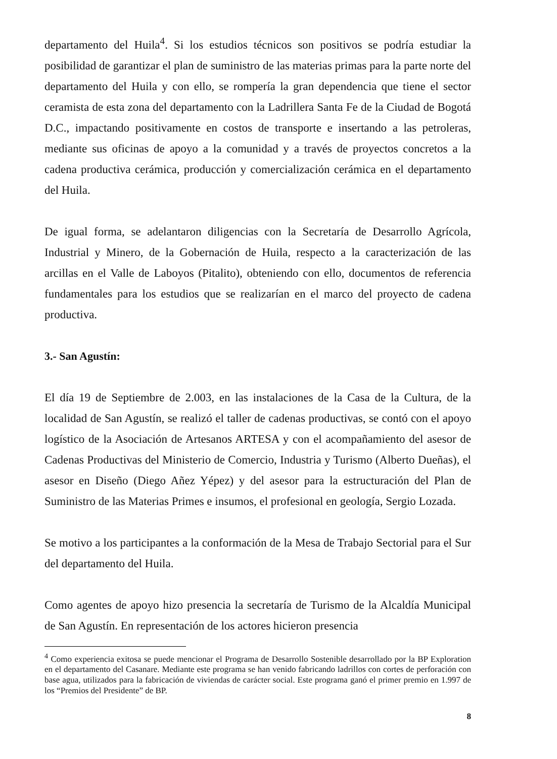departamento del Huila<sup>4</sup>. Si los estudios técnicos son positivos se podría estudiar la posibilidad de garantizar el plan de suministro de las materias primas para la parte norte del departamento del Huila y con ello, se rompería la gran dependencia que tiene el sector ceramista de esta zona del departamento con la Ladrillera Santa Fe de la Ciudad de Bogotá D.C., impactando positivamente en costos de transporte e insertando a las petroleras, mediante sus oficinas de apoyo a la comunidad y a través de proyectos concretos a la cadena productiva cerámica, producción y comercialización cerámica en el departamento del Huila.
De igual forma, se adelantaron diligencias con la Secretaría de Desarrollo Agrícola, Industrial y Minero, de la Gobernación de Huila, respecto a la caracterización de las arcillas en el Valle de Laboyos (Pitalito), obteniendo con ello, documentos de referencia fundamentales para los estudios que se realizarían en el marco del proyecto de cadena productiva.
3.- San Agustín:
El día 19 de Septiembre de 2.003, en las instalaciones de la Casa de la Cultura, de la localidad de San Agustín, se realizó el taller de cadenas productivas, se contó con el apoyo logístico de la Asociación de Artesanos ARTESA y con el acompañamiento del asesor de Cadenas Productivas del Ministerio de Comercio, Industria y Turismo (Alberto Dueñas), el asesor en Diseño (Diego Añez Yépez) y del asesor para la estructuración del Plan de Suministro de las Materias Primes e insumos, el profesional en geología, Sergio Lozada.
Se motivo a los participantes a la conformación de la Mesa de Trabajo Sectorial para el Sur del departamento del Huila.
Como agentes de apoyo hizo presencia la secretaría de Turismo de la Alcaldía Municipal de San Agustín. En representación de los actores hicieron presencia
<sup>4</sup> Como experiencia exitosa se puede mencionar el Programa de Desarrollo Sostenible desarrollado por la BP Exploration en el departamento del Casanare. Mediante este programa se han venido fabricando ladrillos con cortes de perforación con base agua, utilizados para la fabricación de viviendas de carácter social. Este programa ganó el primer premio en 1.997 de los “Premios del Presidente” de BP.
8